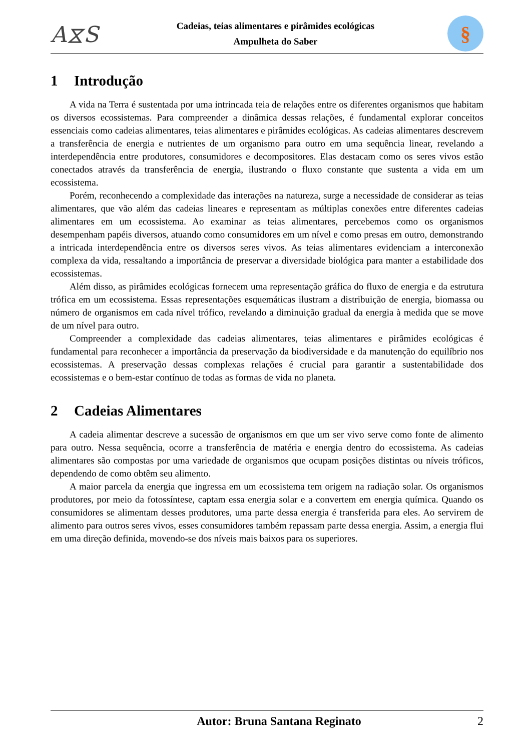A⧖S
Cadeias, teias alimentares e pirâmides ecológicas
Ampulheta do Saber
§
1 Introdução
A vida na Terra é sustentada por uma intrincada teia de relações entre os diferentes organismos que habitam os diversos ecossistemas. Para compreender a dinâmica dessas relações, é fundamental explorar conceitos essenciais como cadeias alimentares, teias alimentares e pirâmides ecológicas. As cadeias alimentares descrevem a transferência de energia e nutrientes de um organismo para outro em uma sequência linear, revelando a interdependência entre produtores, consumidores e decompositores. Elas destacam como os seres vivos estão conectados através da transferência de energia, ilustrando o fluxo constante que sustenta a vida em um ecossistema.
Porém, reconhecendo a complexidade das interações na natureza, surge a necessidade de considerar as teias alimentares, que vão além das cadeias lineares e representam as múltiplas conexões entre diferentes cadeias alimentares em um ecossistema. Ao examinar as teias alimentares, percebemos como os organismos desempenham papéis diversos, atuando como consumidores em um nível e como presas em outro, demonstrando a intricada interdependência entre os diversos seres vivos. As teias alimentares evidenciam a interconexão complexa da vida, ressaltando a importância de preservar a diversidade biológica para manter a estabilidade dos ecossistemas.
Além disso, as pirâmides ecológicas fornecem uma representação gráfica do fluxo de energia e da estrutura trófica em um ecossistema. Essas representações esquemáticas ilustram a distribuição de energia, biomassa ou número de organismos em cada nível trófico, revelando a diminuição gradual da energia à medida que se move de um nível para outro.
Compreender a complexidade das cadeias alimentares, teias alimentares e pirâmides ecológicas é fundamental para reconhecer a importância da preservação da biodiversidade e da manutenção do equilíbrio nos ecossistemas. A preservação dessas complexas relações é crucial para garantir a sustentabilidade dos ecossistemas e o bem-estar contínuo de todas as formas de vida no planeta.
2 Cadeias Alimentares
A cadeia alimentar descreve a sucessão de organismos em que um ser vivo serve como fonte de alimento para outro. Nessa sequência, ocorre a transferência de matéria e energia dentro do ecossistema. As cadeias alimentares são compostas por uma variedade de organismos que ocupam posições distintas ou níveis tróficos, dependendo de como obtêm seu alimento.
A maior parcela da energia que ingressa em um ecossistema tem origem na radiação solar. Os organismos produtores, por meio da fotossíntese, captam essa energia solar e a convertem em energia química. Quando os consumidores se alimentam desses produtores, uma parte dessa energia é transferida para eles. Ao servirem de alimento para outros seres vivos, esses consumidores também repassam parte dessa energia. Assim, a energia flui em uma direção definida, movendo-se dos níveis mais baixos para os superiores.
Autor: Bruna Santana Reginato 2